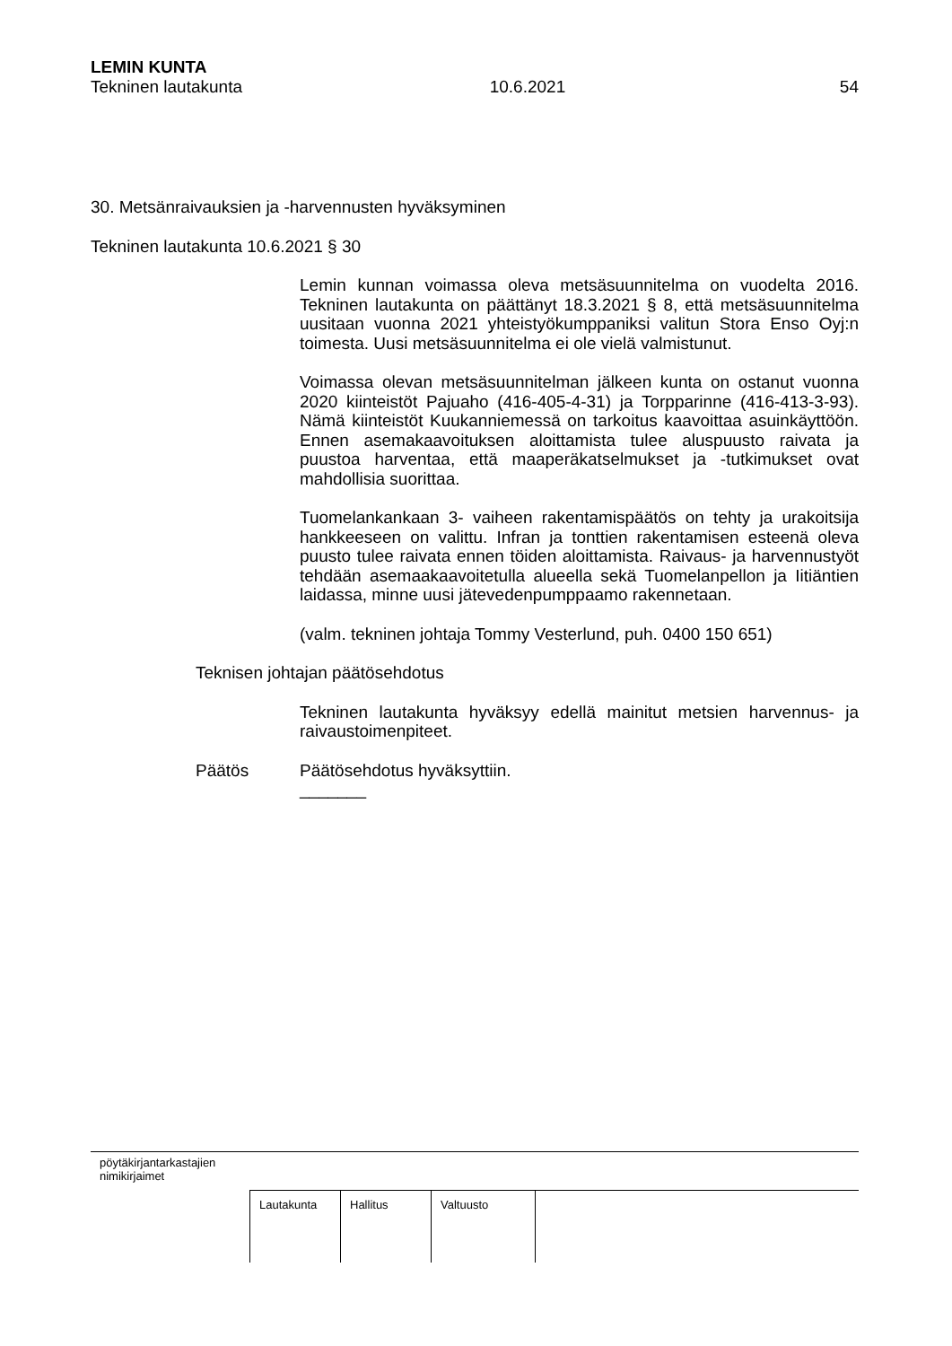LEMIN KUNTA
Tekninen lautakunta 10.6.2021 54
30. Metsänraivauksien ja -harvennusten hyväksyminen
Tekninen lautakunta 10.6.2021 § 30
Lemin kunnan voimassa oleva metsäsuunnitelma on vuodelta 2016. Tekninen lautakunta on päättänyt 18.3.2021 § 8, että metsäsuunnitelma uusitaan vuonna 2021 yhteistyökumppaniksi valitun Stora Enso Oyj:n toimesta. Uusi metsäsuunnitelma ei ole vielä valmistunut.
Voimassa olevan metsäsuunnitelman jälkeen kunta on ostanut vuonna 2020 kiinteistöt Pajuaho (416-405-4-31) ja Torpparinne (416-413-3-93). Nämä kiinteistöt Kuukanniemessä on tarkoitus kaavoittaa asuinkäyttöön. Ennen asemakaavoituksen aloittamista tulee aluspuusto raivata ja puustoa harventaa, että maaperäkatselmukset ja -tutkimukset ovat mahdollisia suorittaa.
Tuomelankankaan 3- vaiheen rakentamispäätös on tehty ja urakoitsija hankkeeseen on valittu. Infran ja tonttien rakentamisen esteenä oleva puusto tulee raivata ennen töiden aloittamista. Raivaus- ja harvennustyöt tehdään asemaakaavoitetulla alueella sekä Tuomelanpellon ja Iitiäntien laidassa, minne uusi jätevedenpumppaamo rakennetaan.
(valm. tekninen johtaja Tommy Vesterlund, puh. 0400 150 651)
Teknisen johtajan päätösehdotus
Tekninen lautakunta hyväksyy edellä mainitut metsien harvennus- ja raivaustoimenpiteet.
Päätös Päätösehdotus hyväksyttiin.
_______
pöytäkirjantarkastajien
nimikirjaimet
| Lautakunta | Hallitus | Valtuusto |